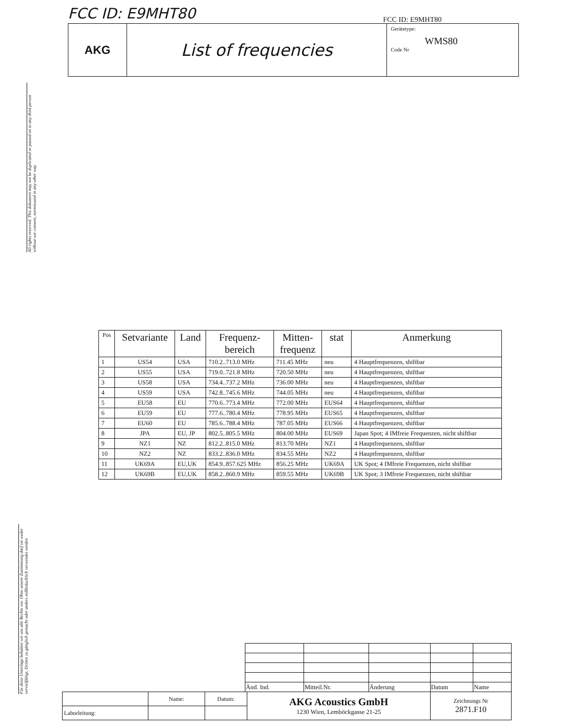FCC ID: E9MHT80 FCC ID: E9MHT80
AKG
List of frequencies
Gerätetype:
WMS80
Code Nr
All rights reserved. This dokument may not be duplicated or passed on to any third person without our consent, normisused in any other way
Für diese Unterlage behalten wir uns alle Rechte vor. Ohne unsere Zustimmung darf sie weder vervielfältigt, Dritten zu gänglich gemacht oder anders mißbräuchlich verwendet werden
| Pos | Setvariante | Land | Frequenz- bereich | Mitten- frequenz | stat | Anmerkung |
| --- | --- | --- | --- | --- | --- | --- |
| 1 | US54 | USA | 710.2..713.0 MHz | 711.45 MHz | neu | 4 Hauptfrequenzen, shiftbar |
| 2 | US55 | USA | 719.0..721.8 MHz | 720.50 MHz | neu | 4 Hauptfrequenzen, shiftbar |
| 3 | US58 | USA | 734.4..737.2 MHz | 736.00 MHz | neu | 4 Hauptfrequenzen, shiftbar |
| 4 | US59 | USA | 742.8..745.6 MHz | 744.05 MHz | neu | 4 Hauptfrequenzen, shiftbar |
| 5 | EU58 | EU | 770.6..773.4 MHz | 772.00 MHz | EUS64 | 4 Hauptfrequenzen, shiftbar |
| 6 | EU59 | EU | 777.6..780.4 MHz | 778.95 MHz | EUS65 | 4 Hauptfrequenzen, shiftbar |
| 7 | EU60 | EU | 785.6..788.4 MHz | 787.05 MHz | EUS66 | 4 Hauptfrequenzen, shiftbar |
| 8 | JPA | EU, JP | 802.5..805.5 MHz | 804.00 MHz | EUS69 | Japan Spot; 4 IMfreie Frequenzen, nicht shiftbar |
| 9 | NZ1 | NZ | 812.2..815.0 MHz | 813.70 MHz | NZ1 | 4 Hauptfrequenzen, shiftbar |
| 10 | NZ2 | NZ | 833.2..836.0 MHz | 834.55 MHz | NZ2 | 4 Hauptfrequenzen, shiftbar |
| 11 | UK69A | EU,UK | 854.9..857.625 MHz | 856.25 MHz | UK69A | UK Spot; 4 IMfreie Frequenzen, nicht shiftbar |
| 12 | UK69B | EU,UK | 858.2..860.9 MHz | 859.55 MHz | UK69B | UK Spot; 3 IMfreie Frequenzen, nicht shiftbar |
| Änd. Ind. | Mitteil.Nr. | Änderung | Datum | Name |
| | Name: | Datum: | AKG Acoustics GmbH 1230 Wien, Lemböckgasse 21-25 | Zeichnungs Nr 2871.F10 |
| Laborleitung: | | | | |